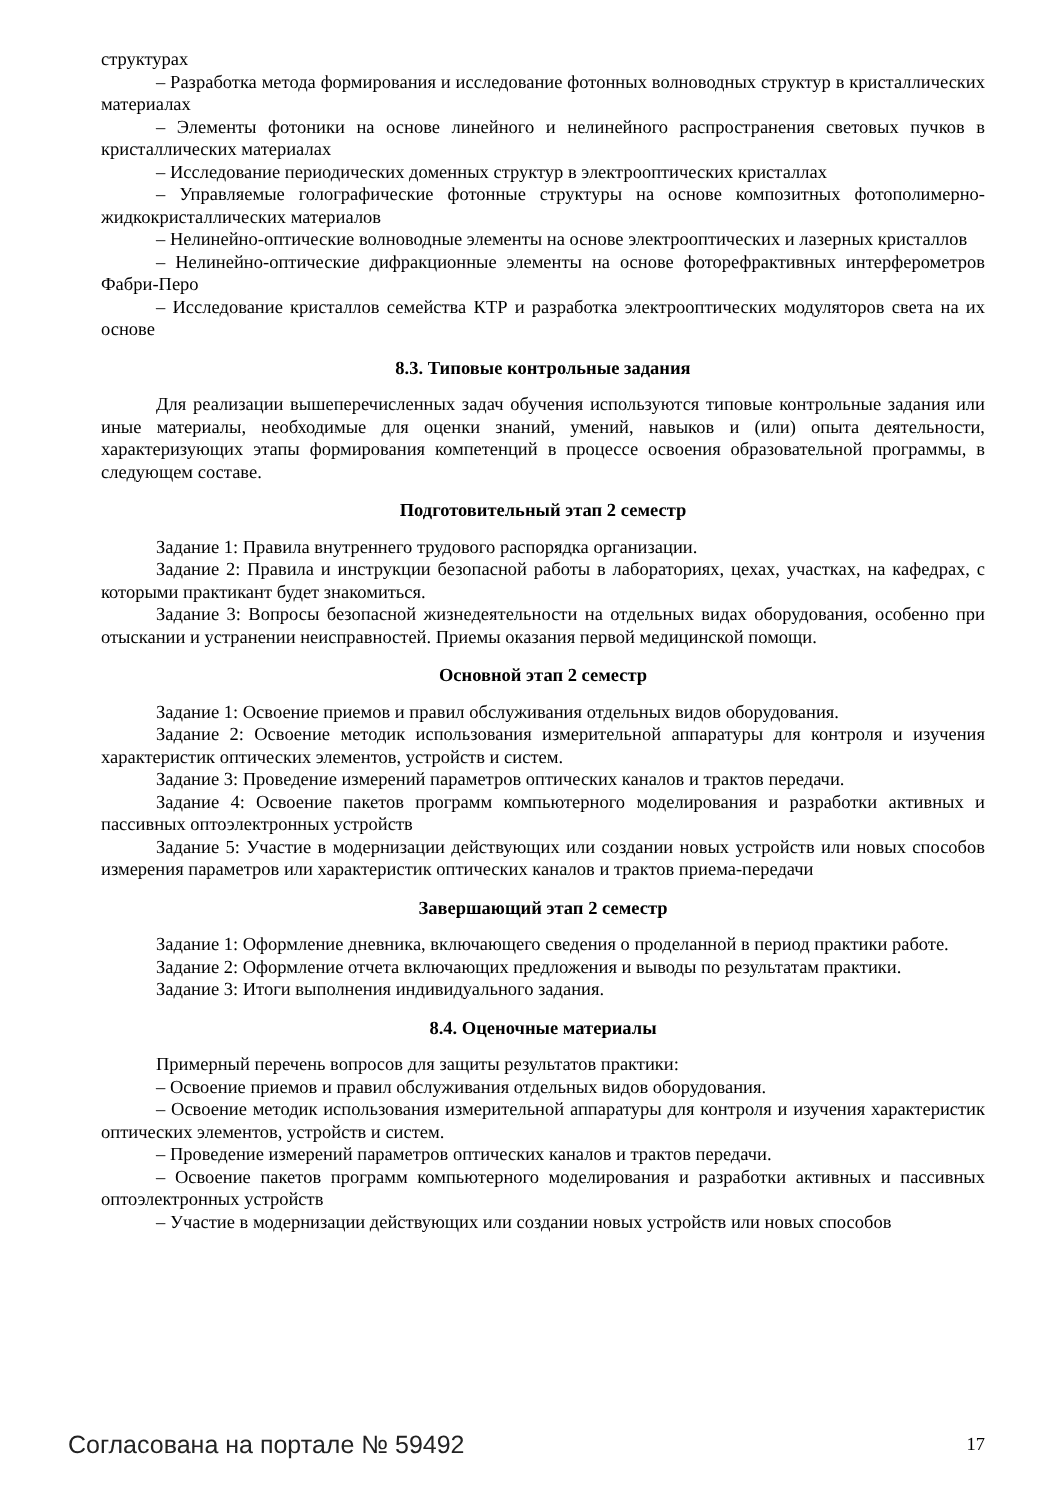структурах
– Разработка метода формирования и исследование фотонных волноводных структур в кристаллических материалах
– Элементы фотоники на основе линейного и нелинейного распространения световых пучков в кристаллических материалах
– Исследование периодических доменных структур в электрооптических кристаллах
– Управляемые голографические фотонные структуры на основе композитных фотополимерно-жидкокристаллических материалов
– Нелинейно-оптические волноводные элементы на основе электрооптических и лазерных кристаллов
– Нелинейно-оптические дифракционные элементы на основе фоторефрактивных интерферометров Фабри-Перо
– Исследование кристаллов семейства КТР и разработка электрооптических модуляторов света на их основе
8.3. Типовые контрольные задания
Для реализации вышеперечисленных задач обучения используются типовые контрольные задания или иные материалы, необходимые для оценки знаний, умений, навыков и (или) опыта деятельности, характеризующих этапы формирования компетенций в процессе освоения образовательной программы, в следующем составе.
Подготовительный этап 2 семестр
Задание 1: Правила внутреннего трудового распорядка организации.
Задание 2: Правила и инструкции безопасной работы в лабораториях, цехах, участках, на кафедрах, с которыми практикант будет знакомиться.
Задание 3: Вопросы безопасной жизнедеятельности на отдельных видах оборудования, особенно при отыскании и устранении неисправностей. Приемы оказания первой медицинской помощи.
Основной этап 2 семестр
Задание 1: Освоение приемов и правил обслуживания отдельных видов оборудования.
Задание 2: Освоение методик использования измерительной аппаратуры для контроля и изучения характеристик оптических элементов, устройств и систем.
Задание 3: Проведение измерений параметров оптических каналов и трактов передачи.
Задание 4: Освоение пакетов программ компьютерного моделирования и разработки активных и пассивных оптоэлектронных устройств
Задание 5: Участие в модернизации действующих или создании новых устройств или новых способов измерения параметров или характеристик оптических каналов и трактов приема-передачи
Завершающий этап 2 семестр
Задание 1: Оформление дневника, включающего сведения о проделанной в период практики работе.
Задание 2: Оформление отчета включающих предложения и выводы по результатам практики.
Задание 3: Итоги выполнения индивидуального задания.
8.4. Оценочные материалы
Примерный перечень вопросов для защиты результатов практики:
– Освоение приемов и правил обслуживания отдельных видов оборудования.
– Освоение методик использования измерительной аппаратуры для контроля и изучения характеристик оптических элементов, устройств и систем.
– Проведение измерений параметров оптических каналов и трактов передачи.
– Освоение пакетов программ компьютерного моделирования и разработки активных и пассивных оптоэлектронных устройств
– Участие в модернизации действующих или создании новых устройств или новых способов
Согласована на портале № 59492 17